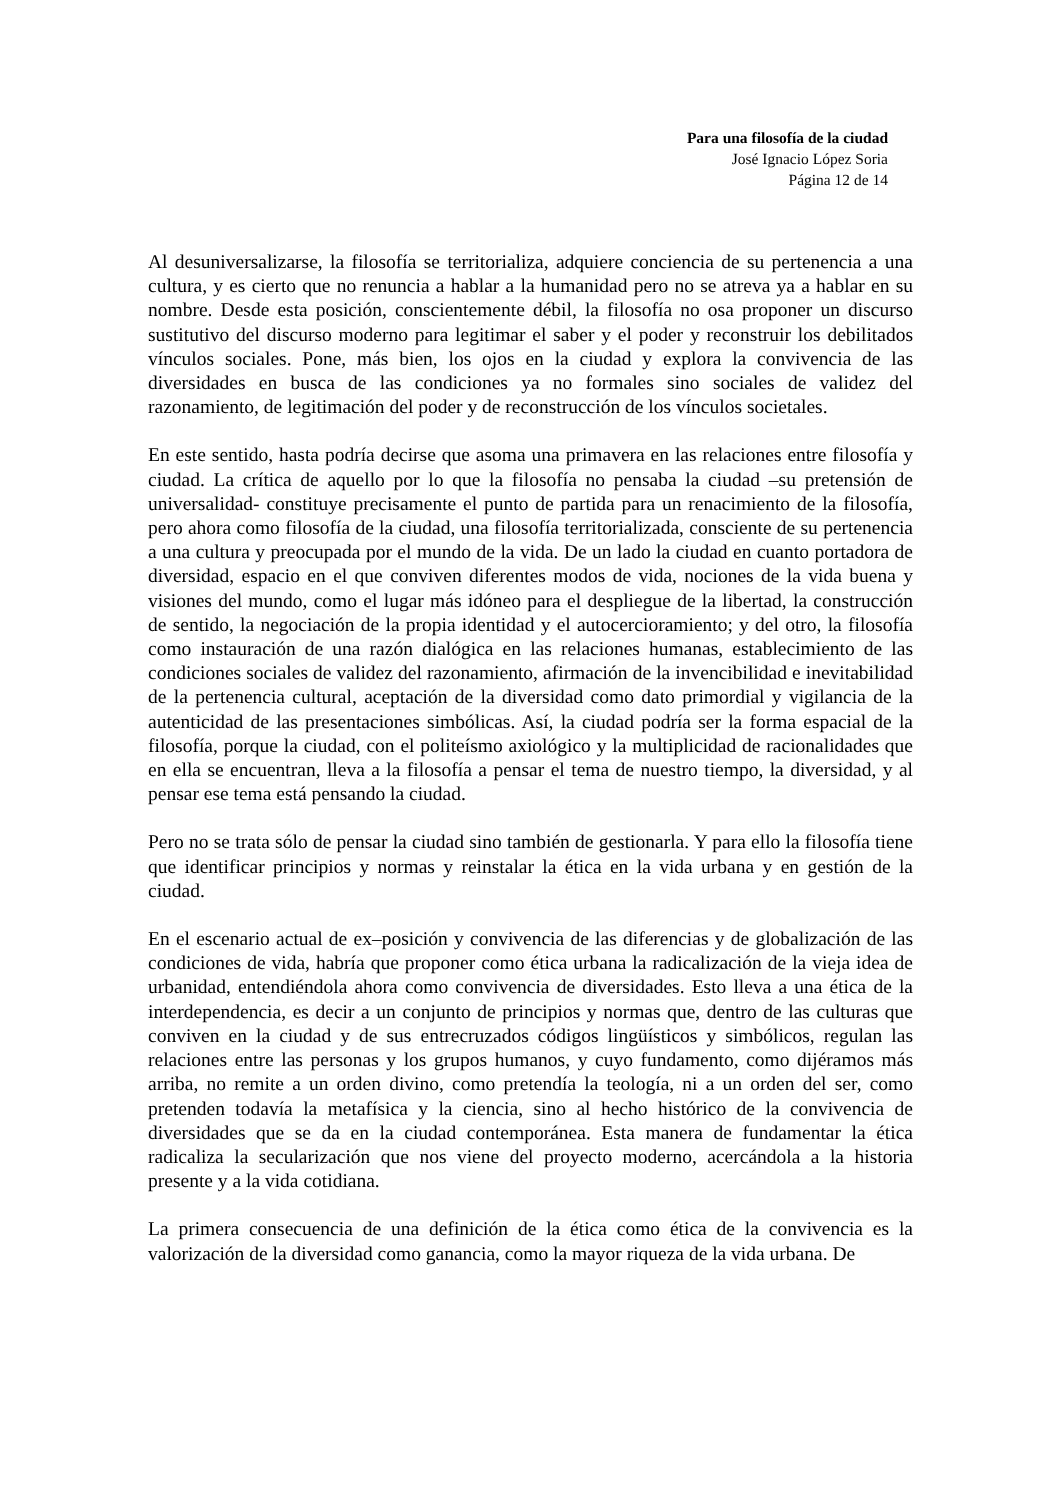Para una filosofía de la ciudad
José Ignacio López Soria
Página 12 de 14
Al desuniversalizarse, la filosofía se territorializa, adquiere conciencia de su pertenencia a una cultura, y es cierto que no renuncia a hablar a la humanidad pero no se atreva ya a hablar en su nombre. Desde esta posición, conscientemente débil, la filosofía no osa proponer un discurso sustitutivo del discurso moderno para legitimar el saber y el poder y reconstruir los debilitados vínculos sociales. Pone, más bien, los ojos en la ciudad y explora la convivencia de las diversidades en busca de las condiciones ya no formales sino sociales de validez del razonamiento, de legitimación del poder y de reconstrucción de los vínculos societales.
En este sentido, hasta podría decirse que asoma una primavera en las relaciones entre filosofía y ciudad. La crítica de aquello por lo que la filosofía no pensaba la ciudad –su pretensión de universalidad- constituye precisamente el punto de partida para un renacimiento de la filosofía, pero ahora como filosofía de la ciudad, una filosofía territorializada, consciente de su pertenencia a una cultura y preocupada por el mundo de la vida. De un lado la ciudad en cuanto portadora de diversidad, espacio en el que conviven diferentes modos de vida, nociones de la vida buena y visiones del mundo, como el lugar más idóneo para el despliegue de la libertad, la construcción de sentido, la negociación de la propia identidad y el autocercioramiento; y del otro, la filosofía como instauración de una razón dialógica en las relaciones humanas, establecimiento de las condiciones sociales de validez del razonamiento, afirmación de la invencibilidad e inevitabilidad de la pertenencia cultural, aceptación de la diversidad como dato primordial y vigilancia de la autenticidad de las presentaciones simbólicas. Así, la ciudad podría ser la forma espacial de la filosofía, porque la ciudad, con el politeísmo axiológico y la multiplicidad de racionalidades que en ella se encuentran, lleva a la filosofía a pensar el tema de nuestro tiempo, la diversidad, y al pensar ese tema está pensando la ciudad.
Pero no se trata sólo de pensar la ciudad sino también de gestionarla. Y para ello la filosofía tiene que identificar principios y normas y reinstalar la ética en la vida urbana y en gestión de la ciudad.
En el escenario actual de ex–posición y convivencia de las diferencias y de globalización de las condiciones de vida, habría que proponer como ética urbana la radicalización de la vieja idea de urbanidad, entendiéndola ahora como convivencia de diversidades. Esto lleva a una ética de la interdependencia, es decir a un conjunto de principios y normas que, dentro de las culturas que conviven en la ciudad y de sus entrecruzados códigos lingüísticos y simbólicos, regulan las relaciones entre las personas y los grupos humanos, y cuyo fundamento, como dijéramos más arriba, no remite a un orden divino, como pretendía la teología, ni a un orden del ser, como pretenden todavía la metafísica y la ciencia, sino al hecho histórico de la convivencia de diversidades que se da en la ciudad contemporánea. Esta manera de fundamentar la ética radicaliza la secularización que nos viene del proyecto moderno, acercándola a la historia presente y a la vida cotidiana.
La primera consecuencia de una definición de la ética como ética de la convivencia es la valorización de la diversidad como ganancia, como la mayor riqueza de la vida urbana. De